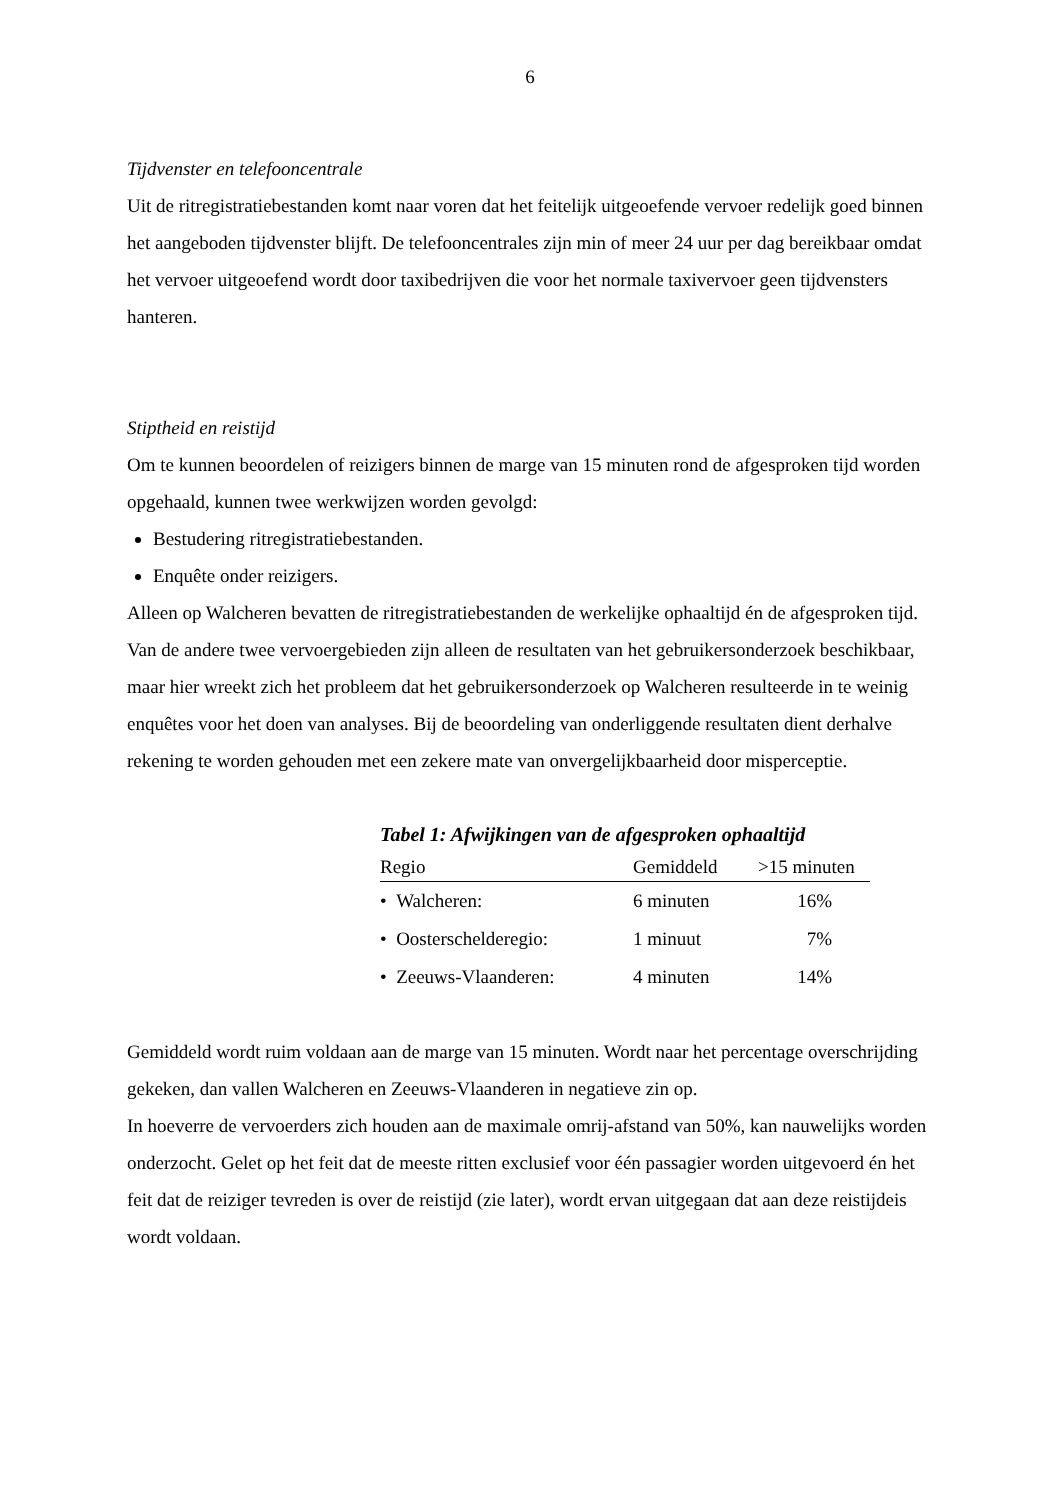6
Tijdvenster en telefooncentrale
Uit de ritregistratiebestanden komt naar voren dat het feitelijk uitgeoefende vervoer redelijk goed binnen het aangeboden tijdvenster blijft. De telefooncentrales zijn min of meer 24 uur per dag bereikbaar omdat het vervoer uitgeoefend wordt door taxibedrijven die voor het normale taxivervoer geen tijdvensters hanteren.
Stiptheid en reistijd
Om te kunnen beoordelen of reizigers binnen de marge van 15 minuten rond de afgesproken tijd worden opgehaald, kunnen twee werkwijzen worden gevolgd:
Bestudering ritregistratiebestanden.
Enquête onder reizigers.
Alleen op Walcheren bevatten de ritregistratiebestanden de werkelijke ophaaltijd én de afgesproken tijd. Van de andere twee vervoergebieden zijn alleen de resultaten van het gebruikersonderzoek beschikbaar, maar hier wreekt zich het probleem dat het gebruikersonderzoek op Walcheren resulteerde in te weinig enquêtes voor het doen van analyses. Bij de beoordeling van onderliggende resultaten dient derhalve rekening te worden gehouden met een zekere mate van onvergelijkbaarheid door misperceptie.
Tabel 1: Afwijkingen van de afgesproken ophaaltijd
| Regio | Gemiddeld | >15 minuten |
| --- | --- | --- |
| • Walcheren: | 6 minuten | 16% |
| • Oosterschelderegio: | 1 minuut | 7% |
| • Zeeuws-Vlaanderen: | 4 minuten | 14% |
Gemiddeld wordt ruim voldaan aan de marge van 15 minuten. Wordt naar het percentage overschrijding gekeken, dan vallen Walcheren en Zeeuws-Vlaanderen in negatieve zin op.
In hoeverre de vervoerders zich houden aan de maximale omrij-afstand van 50%, kan nauwelijks worden onderzocht. Gelet op het feit dat de meeste ritten exclusief voor één passagier worden uitgevoerd én het feit dat de reiziger tevreden is over de reistijd (zie later), wordt ervan uitgegaan dat aan deze reistijdeis wordt voldaan.